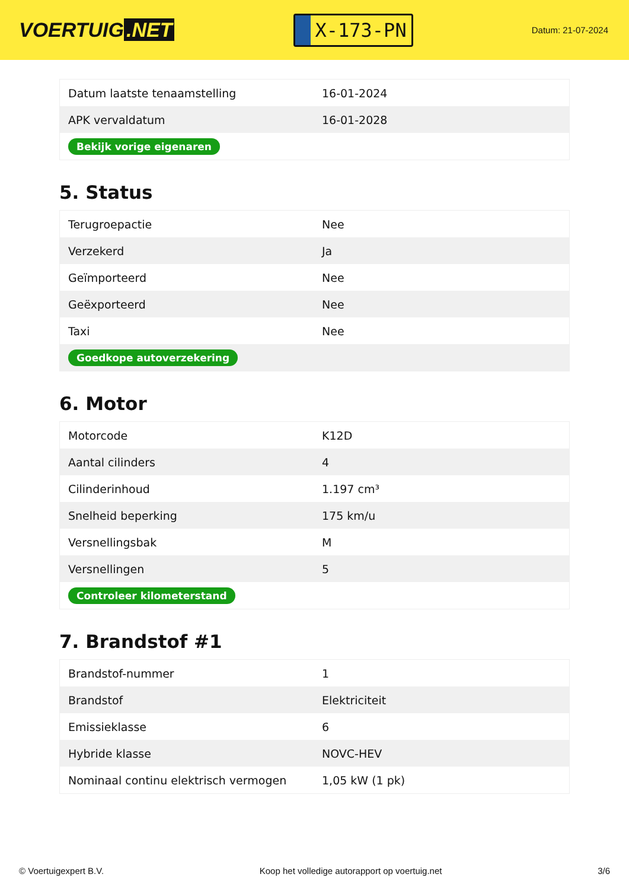VOERTUIG.NET
X-173-PN
Datum: 21-07-2024
| Datum laatste tenaamstelling | 16-01-2024 |
| APK vervaldatum | 16-01-2028 |
| Bekijk vorige eigenaren | |
5. Status
| Terugroepactie | Nee |
| Verzekerd | Ja |
| Geïmporteerd | Nee |
| Geëxporteerd | Nee |
| Taxi | Nee |
| Goedkope autoverzekering | |
6. Motor
| Motorcode | K12D |
| Aantal cilinders | 4 |
| Cilinderinhoud | 1.197 cm³ |
| Snelheid beperking | 175 km/u |
| Versnellingsbak | M |
| Versnellingen | 5 |
| Controleer kilometerstand | |
7. Brandstof #1
| Brandstof-nummer | 1 |
| Brandstof | Elektriciteit |
| Emissieklasse | 6 |
| Hybride klasse | NOVC-HEV |
| Nominaal continu elektrisch vermogen | 1,05 kW (1 pk) |
© Voertuigexpert B.V. Koop het volledige autorapport op voertuig.net 3/6